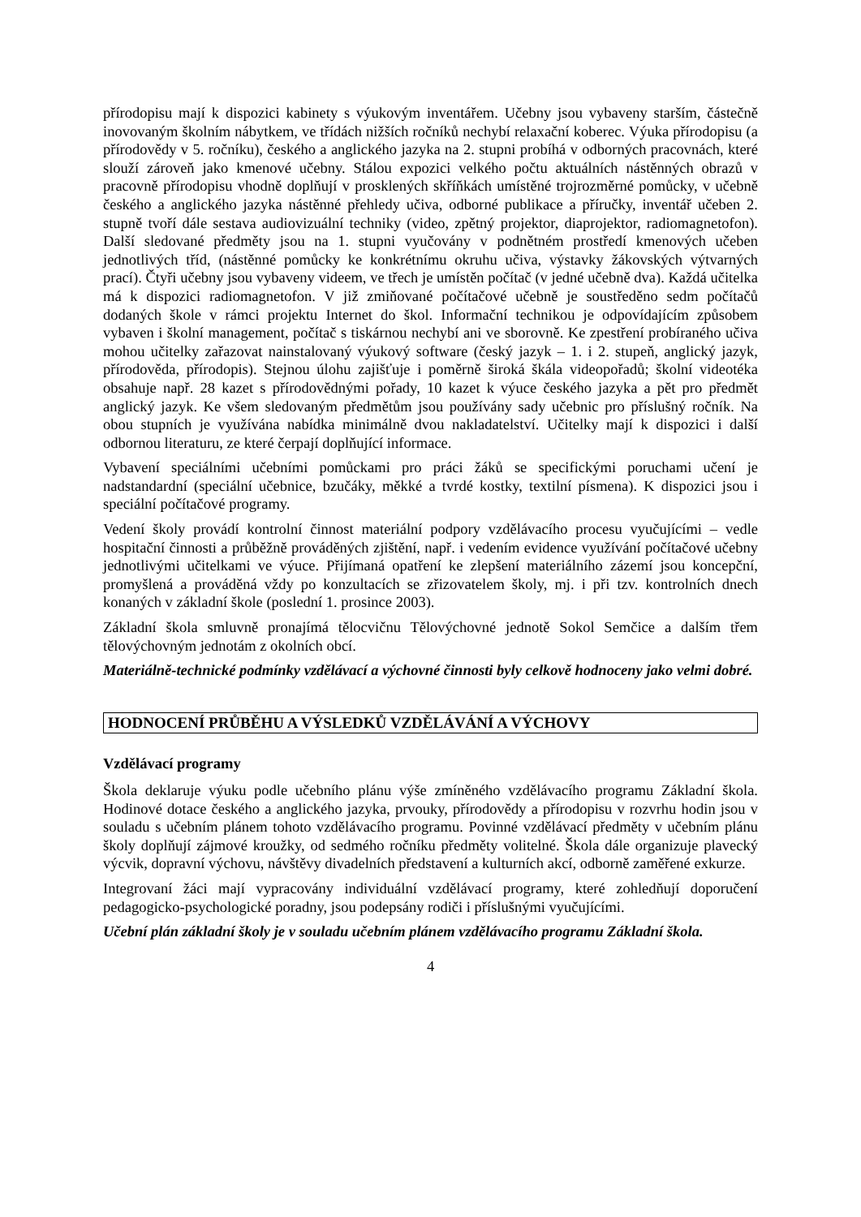přírodopisu mají k dispozici kabinety s výukovým inventářem. Učebny jsou vybaveny starším, částečně inovovaným školním nábytkem, ve třídách nižších ročníků nechybí relaxační koberec. Výuka přírodopisu (a přírodovědy v 5. ročníku), českého a anglického jazyka na 2. stupni probíhá v odborných pracovnách, které slouží zároveň jako kmenové učebny. Stálou expozici velkého počtu aktuálních nástěnných obrazů v pracovně přírodopisu vhodně doplňují v prosklených skříňkách umístěné trojrozměrné pomůcky, v učebně českého a anglického jazyka nástěnné přehledy učiva, odborné publikace a příručky, inventář učeben 2. stupně tvoří dále sestava audiovizuální techniky (video, zpětný projektor, diaprojektor, radiomagnetofon). Další sledované předměty jsou na 1. stupni vyučovány v podnětném prostředí kmenových učeben jednotlivých tříd, (nástěnné pomůcky ke konkrétnímu okruhu učiva, výstavky žákovských výtvarných prací). Čtyři učebny jsou vybaveny videem, ve třech je umístěn počítač (v jedné učebně dva). Každá učitelka má k dispozici radiomagnetofon. V již zmiňované počítačové učebně je soustředěno sedm počítačů dodaných škole v rámci projektu Internet do škol. Informační technikou je odpovídajícím způsobem vybaven i školní management, počítač s tiskárnou nechybí ani ve sborovně. Ke zpestření probíraného učiva mohou učitelky zařazovat nainstalovaný výukový software (český jazyk – 1. i 2. stupeň, anglický jazyk, přírodověda, přírodopis). Stejnou úlohu zajišťuje i poměrně široká škála videopořadů; školní videotéka obsahuje např. 28 kazet s přírodovědnými pořady, 10 kazet k výuce českého jazyka a pět pro předmět anglický jazyk. Ke všem sledovaným předmětům jsou používány sady učebnic pro příslušný ročník. Na obou stupních je využívána nabídka minimálně dvou nakladatelství. Učitelky mají k dispozici i další odbornou literaturu, ze které čerpají doplňující informace.
Vybavení speciálními učebními pomůckami pro práci žáků se specifickými poruchami učení je nadstandardní (speciální učebnice, bzučáky, měkké a tvrdé kostky, textilní písmena). K dispozici jsou i speciální počítačové programy.
Vedení školy provádí kontrolní činnost materiální podpory vzdělávacího procesu vyučujícími – vedle hospitační činnosti a průběžně prováděných zjištění, např. i vedením evidence využívání počítačové učebny jednotlivými učitelkami ve výuce. Přijímaná opatření ke zlepšení materiálního zázemí jsou koncepční, promyšlená a prováděná vždy po konzultacích se zřizovatelem školy, mj. i při tzv. kontrolních dnech konaných v základní škole (poslední 1. prosince 2003).
Základní škola smluvně pronajímá tělocvičnu Tělovýchovné jednotě Sokol Semčice a dalším třem tělovýchovným jednotám z okolních obcí.
Materiálně-technické podmínky vzdělávací a výchovné činnosti byly celkově hodnoceny jako velmi dobré.
HODNOCENÍ PRŮBĚHU A VÝSLEDKŮ VZDĚLÁVÁNÍ A VÝCHOVY
Vzdělávací programy
Škola deklaruje výuku podle učebního plánu výše zmíněného vzdělávacího programu Základní škola. Hodinové dotace českého a anglického jazyka, prvouky, přírodovědy a přírodopisu v rozvrhu hodin jsou v souladu s učebním plánem tohoto vzdělávacího programu. Povinné vzdělávací předměty v učebním plánu školy doplňují zájmové kroužky, od sedmého ročníku předměty volitelné. Škola dále organizuje plavecký výcvik, dopravní výchovu, návštěvy divadelních představení a kulturních akcí, odborně zaměřené exkurze.
Integrovaní žáci mají vypracovány individuální vzdělávací programy, které zohledňují doporučení pedagogicko-psychologické poradny, jsou podepsány rodiči i příslušnými vyučujícími.
Učební plán základní školy je v souladu učebním plánem vzdělávacího programu Základní škola.
4